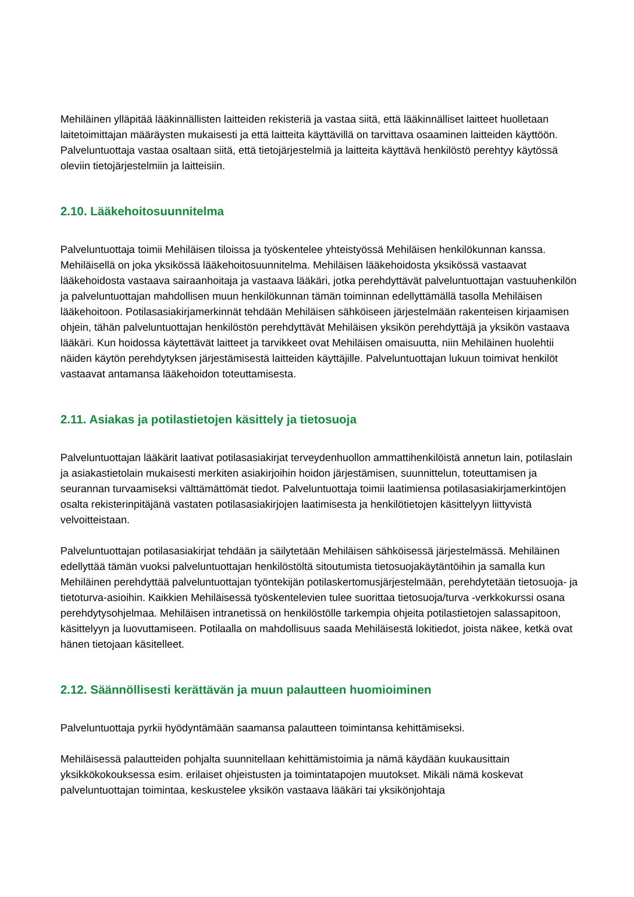Mehiläinen ylläpitää lääkinnällisten laitteiden rekisteriä ja vastaa siitä, että lääkinnälliset laitteet huolletaan laitetoimittajan määräysten mukaisesti ja että laitteita käyttävillä on tarvittava osaaminen laitteiden käyttöön. Palveluntuottaja vastaa osaltaan siitä, että tietojärjestelmiä ja laitteita käyttävä henkilöstö perehtyy käytössä oleviin tietojärjestelmiin ja laitteisiin.
2.10. Lääkehoitosuunnitelma
Palveluntuottaja toimii Mehiläisen tiloissa ja työskentelee yhteistyössä Mehiläisen henkilökunnan kanssa. Mehiläisellä on joka yksikössä lääkehoitosuunnitelma. Mehiläisen lääkehoidosta yksikössä vastaavat lääkehoidosta vastaava sairaanhoitaja ja vastaava lääkäri, jotka perehdyttävät palveluntuottajan vastuuhenkilön ja palveluntuottajan mahdollisen muun henkilökunnan tämän toiminnan edellyttämällä tasolla Mehiläisen lääkehoitoon. Potilasasiakirjamerkinnät tehdään Mehiläisen sähköiseen järjestelmään rakenteisen kirjaamisen ohjein, tähän palveluntuottajan henkilöstön perehdyttävät Mehiläisen yksikön perehdyttäjä ja yksikön vastaava lääkäri. Kun hoidossa käytettävät laitteet ja tarvikkeet ovat Mehiläisen omaisuutta, niin Mehiläinen huolehtii näiden käytön perehdytyksen järjestämisestä laitteiden käyttäjille. Palveluntuottajan lukuun toimivat henkilöt vastaavat antamansa lääkehoidon toteuttamisesta.
2.11. Asiakas ja potilastietojen käsittely ja tietosuoja
Palveluntuottajan lääkärit laativat potilasasiakirjat terveydenhuollon ammattihenkilöistä annetun lain, potilaslain ja asiakastietolain mukaisesti merkiten asiakirjoihin hoidon järjestämisen, suunnittelun, toteuttamisen ja seurannan turvaamiseksi välttämättömät tiedot. Palveluntuottaja toimii laatimiensa potilasasiakirjamerkintöjen osalta rekisterinpitäjänä vastaten potilasasiakirjojen laatimisesta ja henkilötietojen käsittelyyn liittyvistä velvoitteistaan.
Palveluntuottajan potilasasiakirjat tehdään ja säilytetään Mehiläisen sähköisessä järjestelmässä. Mehiläinen edellyttää tämän vuoksi palveluntuottajan henkilöstöltä sitoutumista tietosuojakäytäntöihin ja samalla kun Mehiläinen perehdyttää palveluntuottajan työntekijän potilaskertomusjärjestelmään, perehdytetään tietosuoja- ja tietoturva-asioihin. Kaikkien Mehiläisessä työskentelevien tulee suorittaa tietosuoja/turva -verkkokurssi osana perehdytysohjelmaa. Mehiläisen intranetissä on henkilöstölle tarkempia ohjeita potilastietojen salassapitoon, käsittelyyn ja luovuttamiseen. Potilaalla on mahdollisuus saada Mehiläisestä lokitiedot, joista näkee, ketkä ovat hänen tietojaan käsitelleet.
2.12. Säännöllisesti kerättävän ja muun palautteen huomioiminen
Palveluntuottaja pyrkii hyödyntämään saamansa palautteen toimintansa kehittämiseksi.
Mehiläisessä palautteiden pohjalta suunnitellaan kehittämistoimia ja nämä käydään kuukausittain yksikkökokouksessa esim. erilaiset ohjeistusten ja toimintatapojen muutokset. Mikäli nämä koskevat palveluntuottajan toimintaa, keskustelee yksikön vastaava lääkäri tai yksikönjohtaja